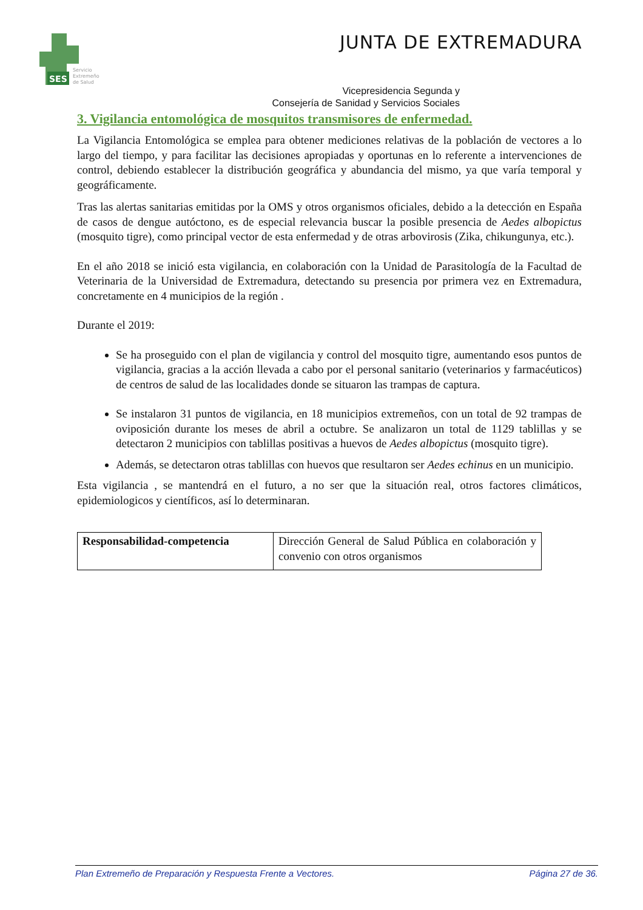SES
Servicio
Extremeño
de Salud
JUNTA DE EXTREMADURA
Vicepresidencia Segunda y
Consejería de Sanidad y Servicios Sociales
3. Vigilancia entomológica de mosquitos transmisores de enfermedad.
La Vigilancia Entomológica se emplea para obtener mediciones relativas de la población de vectores a lo largo del tiempo, y para facilitar las decisiones apropiadas y oportunas en lo referente a intervenciones de control, debiendo establecer la distribución geográfica y abundancia del mismo, ya que varía temporal y geográficamente.
Tras las alertas sanitarias emitidas por la OMS y otros organismos oficiales, debido a la detección en España de casos de dengue autóctono, es de especial relevancia buscar la posible presencia de Aedes albopictus (mosquito tigre), como principal vector de esta enfermedad y de otras arbovirosis (Zika, chikungunya, etc.).
En el año 2018 se inició esta vigilancia, en colaboración con la Unidad de Parasitología de la Facultad de Veterinaria de la Universidad de Extremadura, detectando su presencia por primera vez en Extremadura, concretamente en 4 municipios de la región .
Durante el 2019:
Se ha proseguido con el plan de vigilancia y control del mosquito tigre, aumentando esos puntos de vigilancia, gracias a la acción llevada a cabo por el personal sanitario (veterinarios y farmacéuticos) de centros de salud de las localidades donde se situaron las trampas de captura.
Se instalaron 31 puntos de vigilancia, en 18 municipios extremeños, con un total de 92 trampas de oviposición durante los meses de abril a octubre. Se analizaron un total de 1129 tablillas y se detectaron 2 municipios con tablillas positivas a huevos de Aedes albopictus (mosquito tigre).
Además, se detectaron otras tablillas con huevos que resultaron ser Aedes echinus en un municipio.
Esta vigilancia , se mantendrá en el futuro, a no ser que la situación real, otros factores climáticos, epidemiologicos y científicos, así lo determinaran.
| Responsabilidad-competencia | Dirección General de Salud Pública en colaboración y convenio con otros organismos |
Plan Extremeño de Preparación y Respuesta Frente a Vectores. Página 27 de 36.